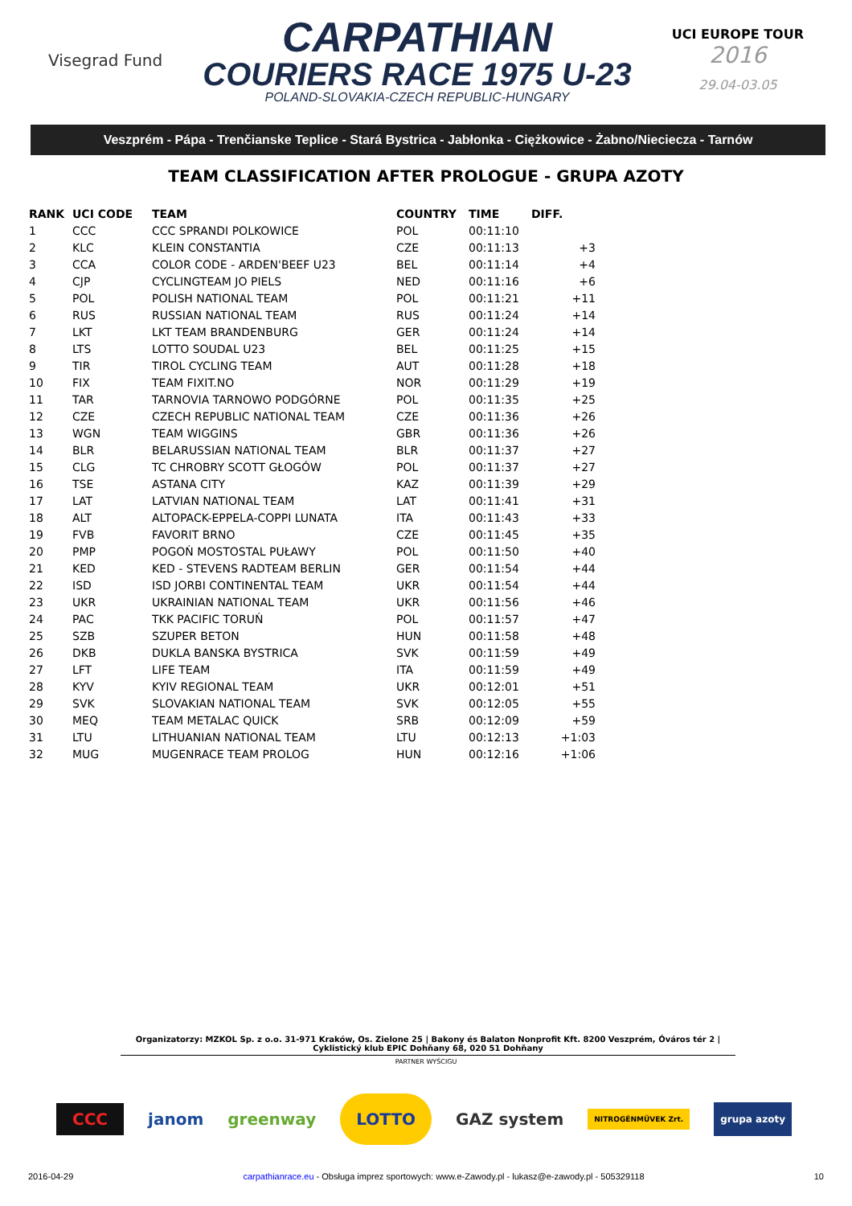Visegrad Fund
CARPATHIAN
COURIERS RACE 1975 U-23
POLAND-SLOVAKIA-CZECH REPUBLIC-HUNGARY
UCI EUROPE TOUR
2016
29.04-03.05
Veszprém - Pápa - Trenčianske Teplice - Stará Bystrica - Jabłonka - Ciężkowice - Żabno/Nieciecza - Tarnów
TEAM CLASSIFICATION AFTER PROLOGUE - GRUPA AZOTY
| RANK | UCI CODE | TEAM | COUNTRY | TIME | DIFF. |
| --- | --- | --- | --- | --- | --- |
| 1 | CCC | CCC SPRANDI POLKOWICE | POL | 00:11:10 | |
| 2 | KLC | KLEIN CONSTANTIA | CZE | 00:11:13 | +3 |
| 3 | CCA | COLOR CODE - ARDEN'BEEF U23 | BEL | 00:11:14 | +4 |
| 4 | CJP | CYCLINGTEAM JO PIELS | NED | 00:11:16 | +6 |
| 5 | POL | POLISH NATIONAL TEAM | POL | 00:11:21 | +11 |
| 6 | RUS | RUSSIAN NATIONAL TEAM | RUS | 00:11:24 | +14 |
| 7 | LKT | LKT TEAM BRANDENBURG | GER | 00:11:24 | +14 |
| 8 | LTS | LOTTO SOUDAL U23 | BEL | 00:11:25 | +15 |
| 9 | TIR | TIROL CYCLING TEAM | AUT | 00:11:28 | +18 |
| 10 | FIX | TEAM FIXIT.NO | NOR | 00:11:29 | +19 |
| 11 | TAR | TARNOVIA TARNOWO PODGÓRNE | POL | 00:11:35 | +25 |
| 12 | CZE | CZECH REPUBLIC NATIONAL TEAM | CZE | 00:11:36 | +26 |
| 13 | WGN | TEAM WIGGINS | GBR | 00:11:36 | +26 |
| 14 | BLR | BELARUSSIAN NATIONAL TEAM | BLR | 00:11:37 | +27 |
| 15 | CLG | TC CHROBRY SCOTT GŁOGÓW | POL | 00:11:37 | +27 |
| 16 | TSE | ASTANA CITY | KAZ | 00:11:39 | +29 |
| 17 | LAT | LATVIAN NATIONAL TEAM | LAT | 00:11:41 | +31 |
| 18 | ALT | ALTOPACK-EPPELA-COPPI LUNATA | ITA | 00:11:43 | +33 |
| 19 | FVB | FAVORIT BRNO | CZE | 00:11:45 | +35 |
| 20 | PMP | POGOŃ MOSTOSTAL PUŁAWY | POL | 00:11:50 | +40 |
| 21 | KED | KED - STEVENS RADTEAM BERLIN | GER | 00:11:54 | +44 |
| 22 | ISD | ISD JORBI CONTINENTAL TEAM | UKR | 00:11:54 | +44 |
| 23 | UKR | UKRAINIAN NATIONAL TEAM | UKR | 00:11:56 | +46 |
| 24 | PAC | TKK PACIFIC TORUŃ | POL | 00:11:57 | +47 |
| 25 | SZB | SZUPER BETON | HUN | 00:11:58 | +48 |
| 26 | DKB | DUKLA BANSKA BYSTRICA | SVK | 00:11:59 | +49 |
| 27 | LFT | LIFE TEAM | ITA | 00:11:59 | +49 |
| 28 | KYV | KYIV REGIONAL TEAM | UKR | 00:12:01 | +51 |
| 29 | SVK | SLOVAKIAN NATIONAL TEAM | SVK | 00:12:05 | +55 |
| 30 | MEQ | TEAM METALAC QUICK | SRB | 00:12:09 | +59 |
| 31 | LTU | LITHUANIAN NATIONAL TEAM | LTU | 00:12:13 | +1:03 |
| 32 | MUG | MUGENRACE TEAM PROLOG | HUN | 00:12:16 | +1:06 |
Organizatorzy: MZKOL Sp. z o.o. 31-971 Kraków, Os. Zielone 25 | Bakony és Balaton Nonprofit Kft. 8200 Veszprém, Óváros tér 2 | Cyklistický klub EPIC Dohňany 68, 020 51 Dohňany
PARTNER WYŚCIGU
CCC janom greenway LOTTO GAZ system NITROGÉNMŰVEK Zrt. grupa azoty
2016-04-29 carpathianrace.eu - Obsługa imprez sportowych: www.e-Zawody.pl - lukasz@e-zawody.pl - 505329118 10